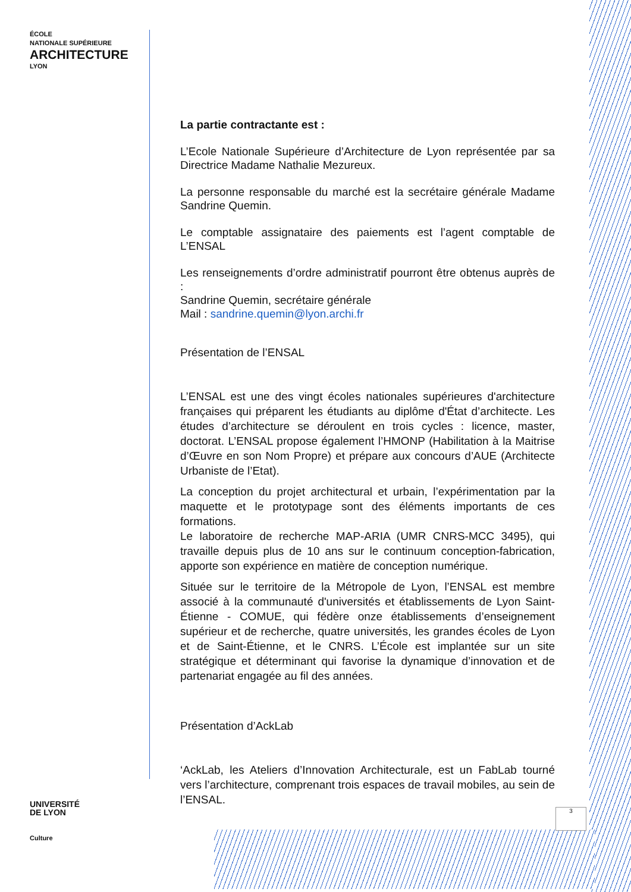ÉCOLE
NATIONALE SUPÉRIEURE
ARCHITECTURE
LYON
La partie contractante est :
L’Ecole Nationale Supérieure d’Architecture de Lyon représentée par sa Directrice Madame Nathalie Mezureux.
La personne responsable du marché est la secrétaire générale Madame Sandrine Quemin.
Le comptable assignataire des paiements est l’agent comptable de L’ENSAL
Les renseignements d’ordre administratif pourront être obtenus auprès de :
Sandrine Quemin, secrétaire générale
Mail : sandrine.quemin@lyon.archi.fr
Présentation de l’ENSAL
L’ENSAL est une des vingt écoles nationales supérieures d'architecture françaises qui préparent les étudiants au diplôme d'État d’architecte. Les études d’architecture se déroulent en trois cycles : licence, master, doctorat. L’ENSAL propose également l’HMONP (Habilitation à la Maitrise d’Œuvre en son Nom Propre) et prépare aux concours d’AUE (Architecte Urbaniste de l’Etat).
La conception du projet architectural et urbain, l’expérimentation par la maquette et le prototypage sont des éléments importants de ces formations.
Le laboratoire de recherche MAP-ARIA (UMR CNRS-MCC 3495), qui travaille depuis plus de 10 ans sur le continuum conception-fabrication, apporte son expérience en matière de conception numérique.
Située sur le territoire de la Métropole de Lyon, l’ENSAL est membre associé à la communauté d'universités et établissements de Lyon Saint-Étienne - COMUE, qui fédère onze établissements d’enseignement supérieur et de recherche, quatre universités, les grandes écoles de Lyon et de Saint-Étienne, et le CNRS. L’École est implantée sur un site stratégique et déterminant qui favorise la dynamique d’innovation et de partenariat engagée au fil des années.
Présentation d’AckLab
‘AckLab, les Ateliers d’Innovation Architecturale, est un FabLab tourné vers l’architecture, comprenant trois espaces de travail mobiles, au sein de l’ENSAL.
UNIVERSITÉ
DE LYON
Culture
3